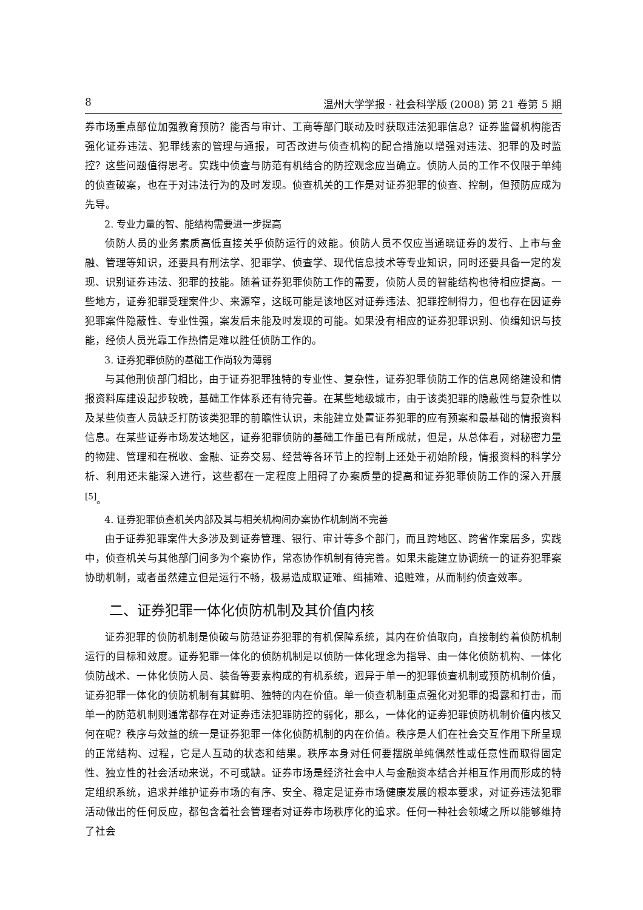8 温州大学学报 · 社会科学版 (2008) 第 21 卷第 5 期
券市场重点部位加强教育预防？能否与审计、工商等部门联动及时获取违法犯罪信息？证券监督机构能否强化证券违法、犯罪线索的管理与通报，可否改进与侦查机构的配合措施以增强对违法、犯罪的及时监控？这些问题值得思考。实践中侦查与防范有机结合的防控观念应当确立。侦防人员的工作不仅限于单纯的侦查破案，也在于对违法行为的及时发现。侦查机关的工作是对证券犯罪的侦查、控制，但预防应成为先导。
2. 专业力量的智、能结构需要进一步提高
侦防人员的业务素质高低直接关乎侦防运行的效能。侦防人员不仅应当通晓证券的发行、上市与金融、管理等知识，还要具有刑法学、犯罪学、侦查学、现代信息技术等专业知识，同时还要具备一定的发现、识别证券违法、犯罪的技能。随着证券犯罪侦防工作的需要，侦防人员的智能结构也待相应提高。一些地方，证券犯罪受理案件少、来源窄，这既可能是该地区对证券违法、犯罪控制得力，但也存在因证券犯罪案件隐蔽性、专业性强，案发后未能及时发现的可能。如果没有相应的证券犯罪识别、侦缉知识与技能，经侦人员光靠工作热情是难以胜任侦防工作的。
3. 证券犯罪侦防的基础工作尚较为薄弱
与其他刑侦部门相比，由于证券犯罪独特的专业性、复杂性，证券犯罪侦防工作的信息网络建设和情报资料库建设起步较晚，基础工作体系还有待完善。在某些地级城市，由于该类犯罪的隐蔽性与复杂性以及某些侦查人员缺乏打防该类犯罪的前瞻性认识，未能建立处置证券犯罪的应有预案和最基础的情报资料信息。在某些证券市场发达地区，证券犯罪侦防的基础工作虽已有所成就，但是，从总体看，对秘密力量的物建、管理和在税收、金融、证券交易、经营等各环节上的控制上还处于初始阶段，情报资料的科学分析、利用还未能深入进行，这些都在一定程度上阻碍了办案质量的提高和证券犯罪侦防工作的深入开展<sup>[5]</sup>。
4. 证券犯罪侦查机关内部及其与相关机构间办案协作机制尚不完善
由于证券犯罪案件大多涉及到证券管理、银行、审计等多个部门，而且跨地区、跨省作案居多，实践中，侦查机关与其他部门间多为个案协作，常态协作机制有待完善。如果未能建立协调统一的证券犯罪案协助机制，或者虽然建立但是运行不畅，极易造成取证难、缉捕难、追赃难，从而制约侦查效率。
二、证券犯罪一体化侦防机制及其价值内核
证券犯罪的侦防机制是侦破与防范证券犯罪的有机保障系统，其内在价值取向，直接制约着侦防机制运行的目标和效度。证券犯罪一体化的侦防机制是以侦防一体化理念为指导、由一体化侦防机构、一体化侦防战术、一体化侦防人员、装备等要素构成的有机系统，迥异于单一的犯罪侦查机制或预防机制价值，证券犯罪一体化的侦防机制有其鲜明、独特的内在价值。单一侦查机制重点强化对犯罪的揭露和打击，而单一的防范机制则通常都存在对证券违法犯罪防控的弱化，那么，一体化的证券犯罪侦防机制价值内核又何在呢？秩序与效益的统一是证券犯罪一体化侦防机制的内在价值。秩序是人们在社会交互作用下所呈现的正常结构、过程，它是人互动的状态和结果。秩序本身对任何要摆脱单纯偶然性或任意性而取得固定性、独立性的社会活动来说，不可或缺。证券市场是经济社会中人与金融资本结合并相互作用而形成的特定组织系统，追求并维护证券市场的有序、安全、稳定是证券市场健康发展的根本要求，对证券违法犯罪活动做出的任何反应，都包含着社会管理者对证券市场秩序化的追求。任何一种社会领域之所以能够维持了社会